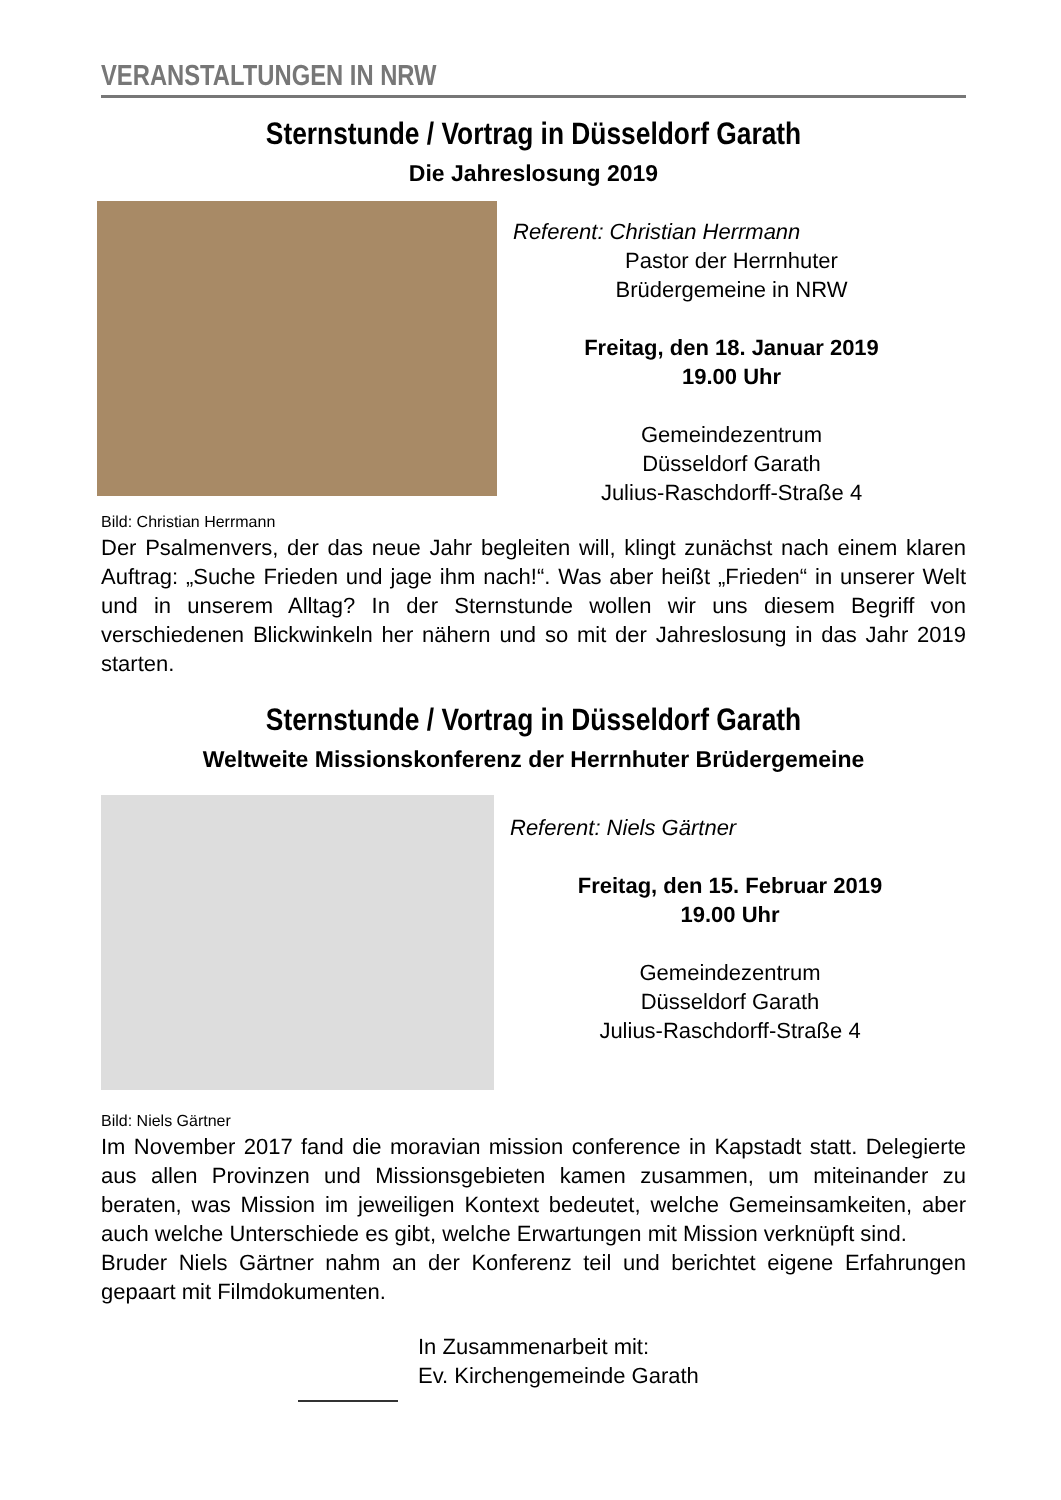VERANSTALTUNGEN IN NRW
Sternstunde / Vortrag in Düsseldorf Garath
Die Jahreslosung 2019
Referent: Christian Herrmann
Pastor der Herrnhuter
Brüdergemeine in NRW
Freitag, den 18. Januar 2019
19.00 Uhr
Gemeindezentrum
Düsseldorf Garath
Julius-Raschdorff-Straße 4
Bild: Christian Herrmann
Der Psalmenvers, der das neue Jahr begleiten will, klingt zunächst nach einem klaren Auftrag: „Suche Frieden und jage ihm nach!“. Was aber heißt „Frieden“ in unserer Welt und in unserem Alltag? In der Sternstunde wollen wir uns diesem Begriff von verschiedenen Blickwinkeln her nähern und so mit der Jahreslosung in das Jahr 2019 starten.
Sternstunde / Vortrag in Düsseldorf Garath
Weltweite Missionskonferenz der Herrnhuter Brüdergemeine
Referent: Niels Gärtner
Freitag, den 15. Februar 2019
19.00 Uhr
Gemeindezentrum
Düsseldorf Garath
Julius-Raschdorff-Straße 4
Bild: Niels Gärtner
Im November 2017 fand die moravian mission conference in Kapstadt statt. Delegierte aus allen Provinzen und Missionsgebieten kamen zusammen, um miteinander zu beraten, was Mission im jeweiligen Kontext bedeutet, welche Gemeinsamkeiten, aber auch welche Unterschiede es gibt, welche Erwartungen mit Mission verknüpft sind.
Bruder Niels Gärtner nahm an der Konferenz teil und berichtet eigene Erfahrungen gepaart mit Filmdokumenten.
In Zusammenarbeit mit:
Ev. Kirchengemeinde Garath